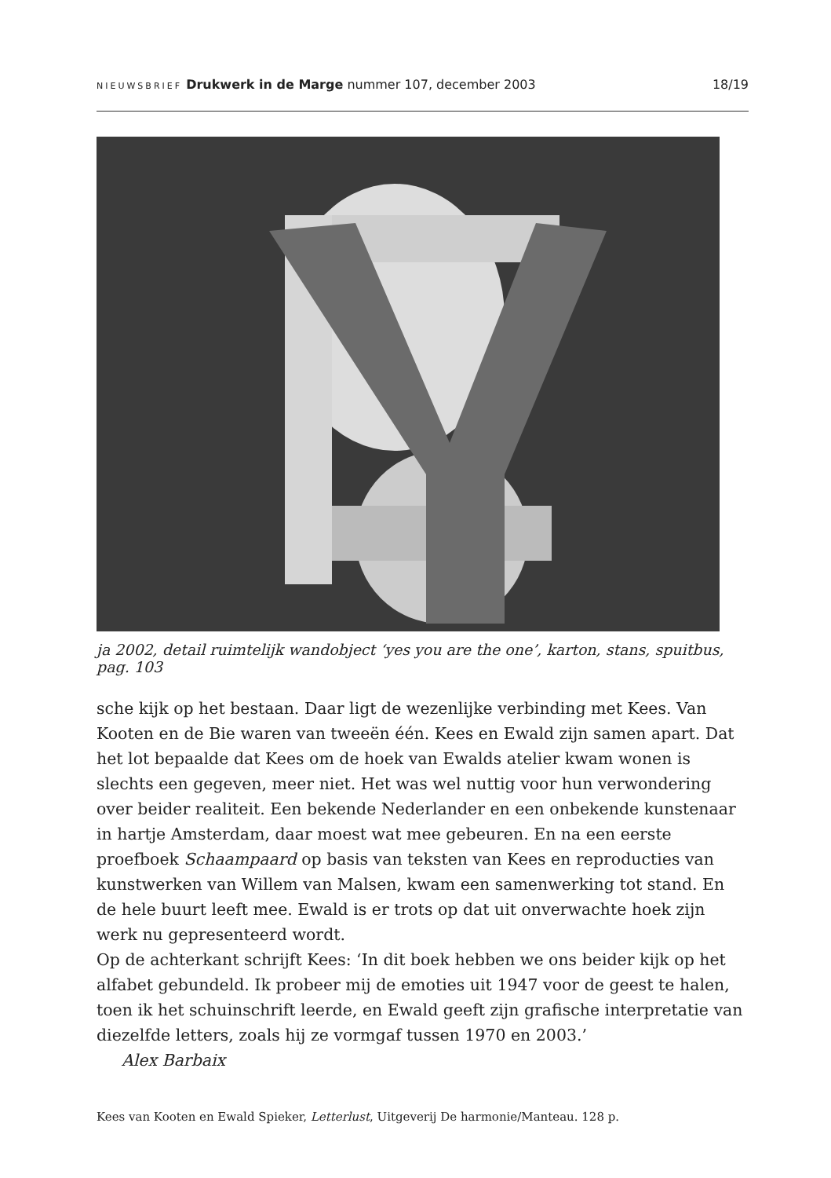NIEUWSBRIEF Drukwerk in de Marge nummer 107, december 2003 18/19
ja 2002, detail ruimtelijk wandobject ‘yes you are the one’, karton, stans, spuitbus, pag. 103
sche kijk op het bestaan. Daar ligt de wezenlijke verbinding met Kees. Van Kooten en de Bie waren van tweeën één. Kees en Ewald zijn samen apart. Dat het lot bepaalde dat Kees om de hoek van Ewalds atelier kwam wonen is slechts een gegeven, meer niet. Het was wel nuttig voor hun verwondering over beider realiteit. Een bekende Nederlander en een onbekende kunstenaar in hartje Amsterdam, daar moest wat mee gebeuren. En na een eerste proefboek Schaampaard op basis van teksten van Kees en reproducties van kunstwerken van Willem van Malsen, kwam een samenwerking tot stand. En de hele buurt leeft mee. Ewald is er trots op dat uit onverwachte hoek zijn werk nu gepresenteerd wordt.
Op de achterkant schrijft Kees: ‘In dit boek hebben we ons beider kijk op het alfabet gebundeld. Ik probeer mij de emoties uit 1947 voor de geest te halen, toen ik het schuinschrift leerde, en Ewald geeft zijn grafische interpretatie van diezelfde letters, zoals hij ze vormgaf tussen 1970 en 2003.’
Alex Barbaix
Kees van Kooten en Ewald Spieker, Letterlust, Uitgeverij De harmonie/Manteau. 128 p.